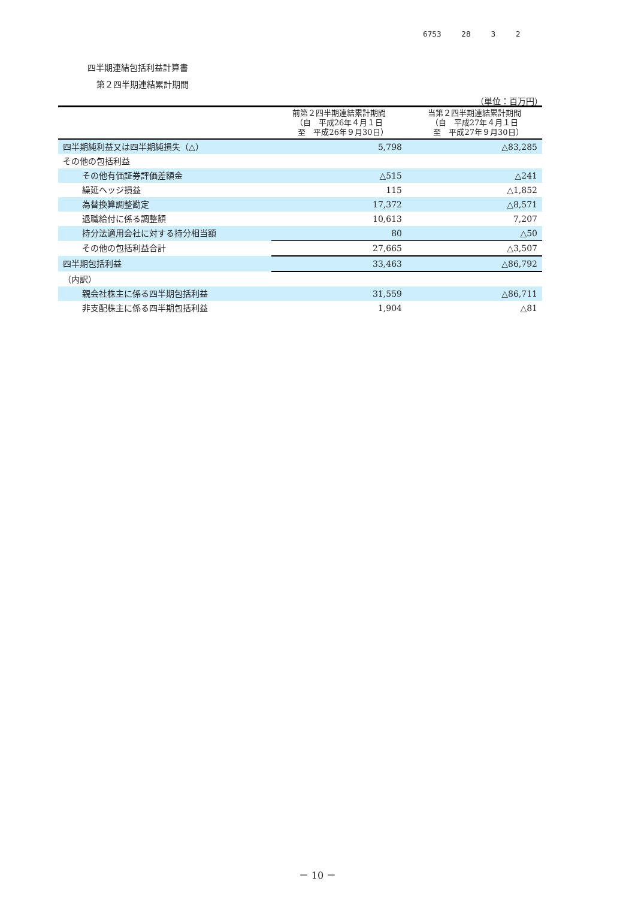6753 28 3 2
四半期連結包括利益計算書
第２四半期連結累計期間
（単位：百万円）
| | 前第２四半期連結累計期間 （自 平成26年４月１日 至 平成26年９月30日） | 当第２四半期連結累計期間 （自 平成27年４月１日 至 平成27年９月30日） |
| --- | --- | --- |
| 四半期純利益又は四半期純損失（△） | 5,798 | △83,285 |
| その他の包括利益 | | |
| その他有価証券評価差額金 | △515 | △241 |
| 繰延ヘッジ損益 | 115 | △1,852 |
| 為替換算調整勘定 | 17,372 | △8,571 |
| 退職給付に係る調整額 | 10,613 | 7,207 |
| 持分法適用会社に対する持分相当額 | 80 | △50 |
| その他の包括利益合計 | 27,665 | △3,507 |
| 四半期包括利益 | 33,463 | △86,792 |
| （内訳） | | |
| 親会社株主に係る四半期包括利益 | 31,559 | △86,711 |
| 非支配株主に係る四半期包括利益 | 1,904 | △81 |
－ 10 －